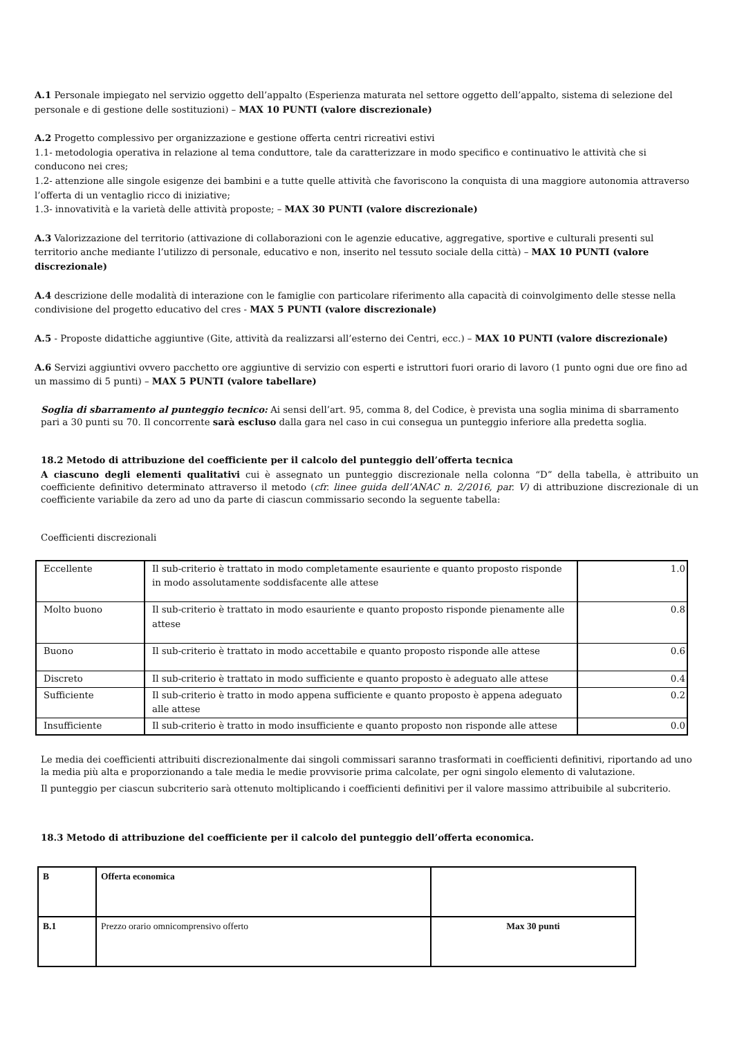A.1 Personale impiegato nel servizio oggetto dell’appalto (Esperienza maturata nel settore oggetto dell’appalto, sistema di selezione del personale e di gestione delle sostituzioni) – MAX 10 PUNTI (valore discrezionale)
A.2 Progetto complessivo per organizzazione e gestione offerta centri ricreativi estivi
1.1- metodologia operativa in relazione al tema conduttore, tale da caratterizzare in modo specifico e continuativo le attività che si conducono nei cres;
1.2- attenzione alle singole esigenze dei bambini e a tutte quelle attività che favoriscono la conquista di una maggiore autonomia attraverso l’offerta di un ventaglio ricco di iniziative;
1.3- innovatività e la varietà delle attività proposte; – MAX 30 PUNTI (valore discrezionale)
A.3 Valorizzazione del territorio (attivazione di collaborazioni con le agenzie educative, aggregative, sportive e culturali presenti sul territorio anche mediante l’utilizzo di personale, educativo e non, inserito nel tessuto sociale della città) – MAX 10 PUNTI (valore discrezionale)
A.4 descrizione delle modalità di interazione con le famiglie con particolare riferimento alla capacità di coinvolgimento delle stesse nella condivisione del progetto educativo del cres - MAX 5 PUNTI (valore discrezionale)
A.5 - Proposte didattiche aggiuntive (Gite, attività da realizzarsi all’esterno dei Centri, ecc.) – MAX 10 PUNTI (valore discrezionale)
A.6 Servizi aggiuntivi ovvero pacchetto ore aggiuntive di servizio con esperti e istruttori fuori orario di lavoro (1 punto ogni due ore fino ad un massimo di 5 punti) – MAX 5 PUNTI (valore tabellare)
Soglia di sbarramento al punteggio tecnico: Ai sensi dell’art. 95, comma 8, del Codice, è prevista una soglia minima di sbarramento pari a 30 punti su 70. Il concorrente sarà escluso dalla gara nel caso in cui consegua un punteggio inferiore alla predetta soglia.
18.2 Metodo di attribuzione del coefficiente per il calcolo del punteggio dell’offerta tecnica
A ciascuno degli elementi qualitativi cui è assegnato un punteggio discrezionale nella colonna “D” della tabella, è attribuito un coefficiente definitivo determinato attraverso il metodo (cfr. linee guida dell’ANAC n. 2/2016, par. V) di attribuzione discrezionale di un coefficiente variabile da zero ad uno da parte di ciascun commissario secondo la seguente tabella:
Coefficienti discrezionali
| Eccellente | Il sub-criterio è trattato in modo completamente esauriente e quanto proposto risponde in modo assolutamente soddisfacente alle attese | 1.0 |
| Molto buono | Il sub-criterio è trattato in modo esauriente e quanto proposto risponde pienamente alle attese | 0.8 |
| Buono | Il sub-criterio è trattato in modo accettabile e quanto proposto risponde alle attese | 0.6 |
| Discreto | Il sub-criterio è trattato in modo sufficiente e quanto proposto è adeguato alle attese | 0.4 |
| Sufficiente | Il sub-criterio è tratto in modo appena sufficiente e quanto proposto è appena adeguato alle attese | 0.2 |
| Insufficiente | Il sub-criterio è tratto in modo insufficiente e quanto proposto non risponde alle attese | 0.0 |
Le media dei coefficienti attribuiti discrezionalmente dai singoli commissari saranno trasformati in coefficienti definitivi, riportando ad uno la media più alta e proporzionando a tale media le medie provvisorie prima calcolate, per ogni singolo elemento di valutazione.
Il punteggio per ciascun subcriterio sarà ottenuto moltiplicando i coefficienti definitivi per il valore massimo attribuibile al subcriterio.
18.3 Metodo di attribuzione del coefficiente per il calcolo del punteggio dell’offerta economica.
| B | Offerta economica | |
| B.1 | Prezzo orario omnicomprensivo offerto | Max 30 punti |